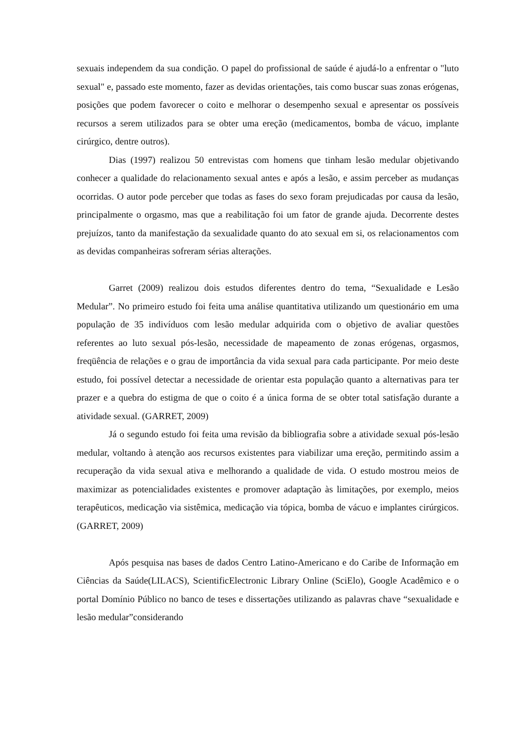sexuais independem da sua condição. O papel do profissional de saúde é ajudá-lo a enfrentar o "luto sexual" e, passado este momento, fazer as devidas orientações, tais como buscar suas zonas erógenas, posições que podem favorecer o coito e melhorar o desempenho sexual e apresentar os possíveis recursos a serem utilizados para se obter uma ereção (medicamentos, bomba de vácuo, implante cirúrgico, dentre outros).
Dias (1997) realizou 50 entrevistas com homens que tinham lesão medular objetivando conhecer a qualidade do relacionamento sexual antes e após a lesão, e assim perceber as mudanças ocorridas. O autor pode perceber que todas as fases do sexo foram prejudicadas por causa da lesão, principalmente o orgasmo, mas que a reabilitação foi um fator de grande ajuda. Decorrente destes prejuízos, tanto da manifestação da sexualidade quanto do ato sexual em si, os relacionamentos com as devidas companheiras sofreram sérias alterações.
Garret (2009) realizou dois estudos diferentes dentro do tema, “Sexualidade e Lesão Medular”. No primeiro estudo foi feita uma análise quantitativa utilizando um questionário em uma população de 35 indivíduos com lesão medular adquirida com o objetivo de avaliar questões referentes ao luto sexual pós-lesão, necessidade de mapeamento de zonas erógenas, orgasmos, freqüência de relações e o grau de importância da vida sexual para cada participante. Por meio deste estudo, foi possível detectar a necessidade de orientar esta população quanto a alternativas para ter prazer e a quebra do estigma de que o coito é a única forma de se obter total satisfação durante a atividade sexual. (GARRET, 2009)
Já o segundo estudo foi feita uma revisão da bibliografia sobre a atividade sexual pós-lesão medular, voltando à atenção aos recursos existentes para viabilizar uma ereção, permitindo assim a recuperação da vida sexual ativa e melhorando a qualidade de vida. O estudo mostrou meios de maximizar as potencialidades existentes e promover adaptação às limitações, por exemplo, meios terapêuticos, medicação via sistêmica, medicação via tópica, bomba de vácuo e implantes cirúrgicos. (GARRET, 2009)
Após pesquisa nas bases de dados Centro Latino-Americano e do Caribe de Informação em Ciências da Saúde(LILACS), ScientificElectronic Library Online (SciElo), Google Acadêmico e o portal Domínio Público no banco de teses e dissertações utilizando as palavras chave “sexualidade e lesão medular”considerando